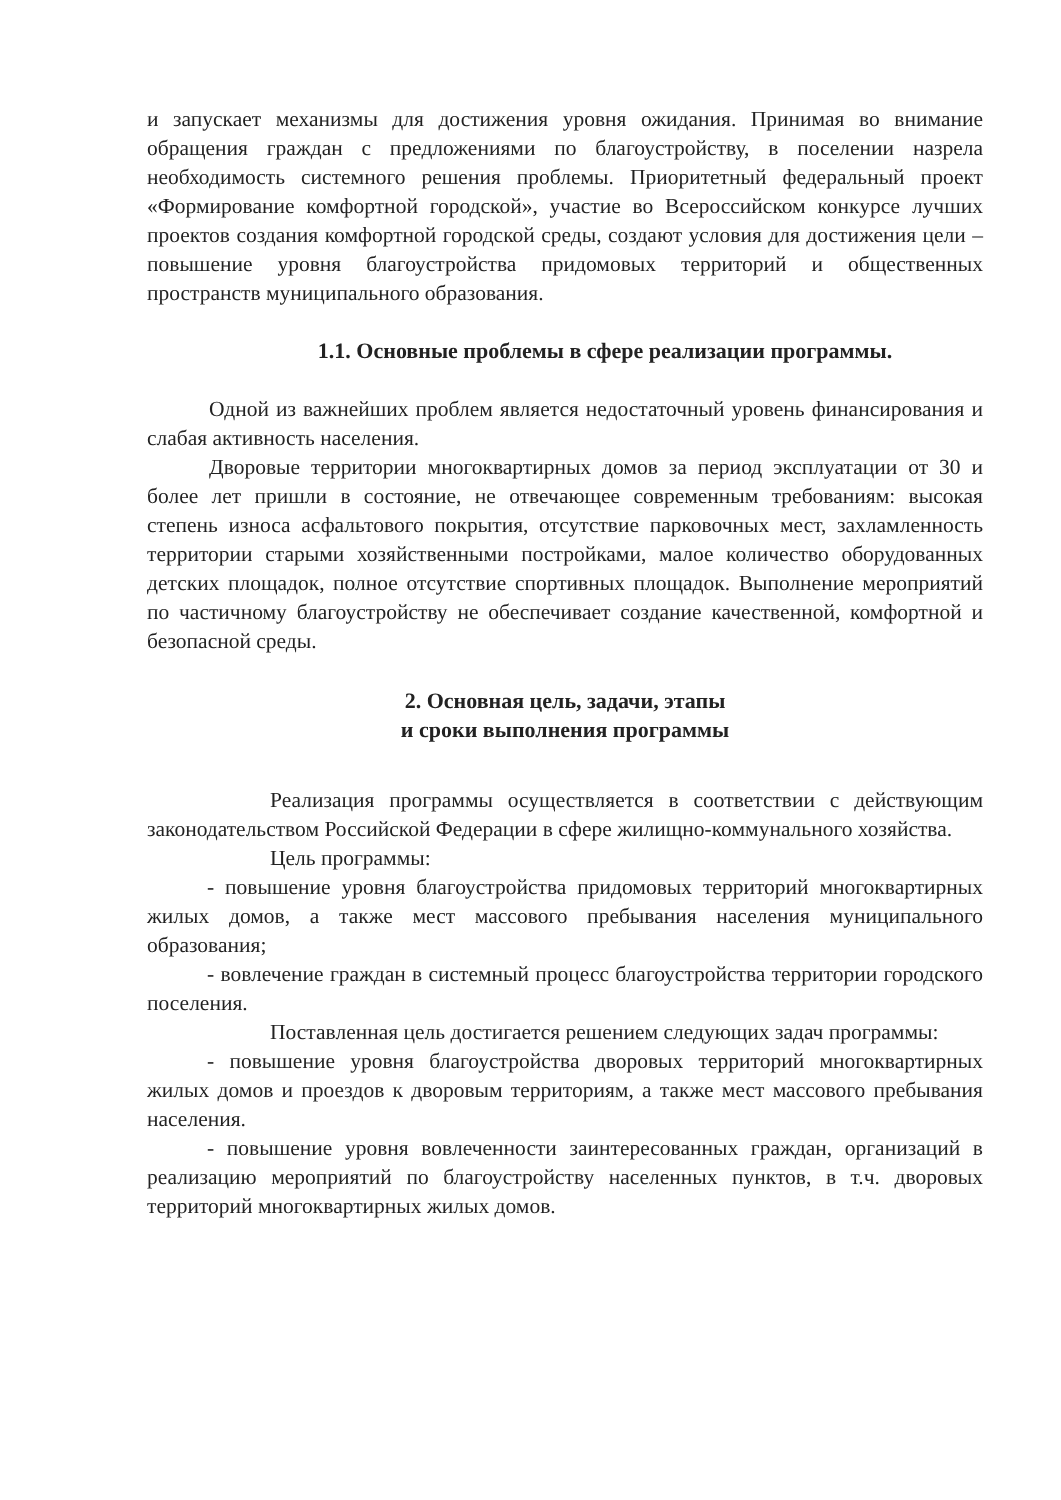и запускает механизмы для достижения уровня ожидания. Принимая во внимание обращения граждан с предложениями по благоустройству, в поселении назрела необходимость системного решения проблемы. Приоритетный федеральный проект «Формирование комфортной городской», участие во Всероссийском конкурсе лучших проектов создания комфортной городской среды, создают условия для достижения цели – повышение уровня благоустройства придомовых территорий и общественных пространств муниципального образования.
1.1. Основные проблемы в сфере реализации программы.
Одной из важнейших проблем является недостаточный уровень финансирования и слабая активность населения.
Дворовые территории многоквартирных домов за период эксплуатации от 30 и более лет пришли в состояние, не отвечающее современным требованиям: высокая степень износа асфальтового покрытия, отсутствие парковочных мест, захламленность территории старыми хозяйственными постройками, малое количество оборудованных детских площадок, полное отсутствие спортивных площадок. Выполнение мероприятий по частичному благоустройству не обеспечивает создание качественной, комфортной и безопасной среды.
2. Основная цель, задачи, этапы
и сроки выполнения программы
Реализация программы осуществляется в соответствии с действующим законодательством Российской Федерации в сфере жилищно-коммунального хозяйства.
Цель программы:
- повышение уровня благоустройства придомовых территорий многоквартирных жилых домов, а также мест массового пребывания населения муниципального образования;
- вовлечение граждан в системный процесс благоустройства территории городского поселения.
Поставленная цель достигается решением следующих задач программы:
- повышение уровня благоустройства дворовых территорий многоквартирных жилых домов и проездов к дворовым территориям, а также мест массового пребывания населения.
- повышение уровня вовлеченности заинтересованных граждан, организаций в реализацию мероприятий по благоустройству населенных пунктов, в т.ч. дворовых территорий многоквартирных жилых домов.